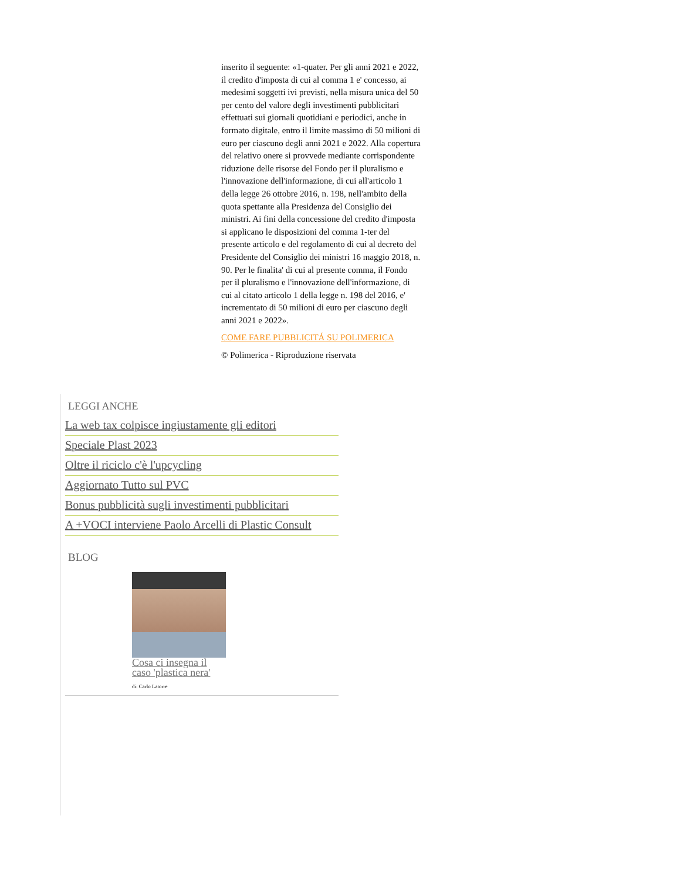inserito il seguente: «1-quater. Per gli anni 2021 e 2022, il credito d'imposta di cui al comma 1 e' concesso, ai medesimi soggetti ivi previsti, nella misura unica del 50 per cento del valore degli investimenti pubblicitari effettuati sui giornali quotidiani e periodici, anche in formato digitale, entro il limite massimo di 50 milioni di euro per ciascuno degli anni 2021 e 2022. Alla copertura del relativo onere si provvede mediante corrispondente riduzione delle risorse del Fondo per il pluralismo e l'innovazione dell'informazione, di cui all'articolo 1 della legge 26 ottobre 2016, n. 198, nell'ambito della quota spettante alla Presidenza del Consiglio dei ministri. Ai fini della concessione del credito d'imposta si applicano le disposizioni del comma 1-ter del presente articolo e del regolamento di cui al decreto del Presidente del Consiglio dei ministri 16 maggio 2018, n. 90. Per le finalita' di cui al presente comma, il Fondo per il pluralismo e l'innovazione dell'informazione, di cui al citato articolo 1 della legge n. 198 del 2016, e' incrementato di 50 milioni di euro per ciascuno degli anni 2021 e 2022».
COME FARE PUBBLICITÁ SU POLIMERICA
© Polimerica - Riproduzione riservata
LEGGI ANCHE
La web tax colpisce ingiustamente gli editori
Speciale Plast 2023
Oltre il riciclo c'è l'upcycling
Aggiornato Tutto sul PVC
Bonus pubblicità sugli investimenti pubblicitari
A +VOCI interviene Paolo Arcelli di Plastic Consult
BLOG
Cosa ci insegna il caso 'plastica nera'
di: Carlo Latorre